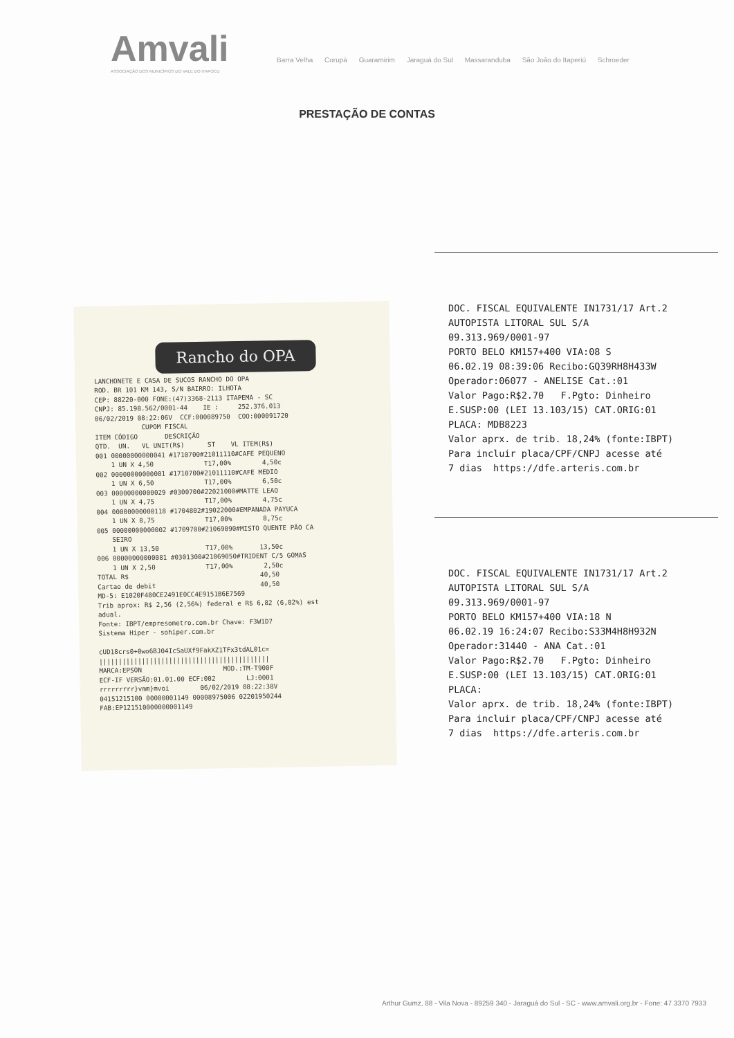Amvali
ASSOCIAÇÃO DOS MUNICÍPIOS DO VALE DO ITAPOCU
Barra Velha Corupá Guaramirim Jaraguá do Sul Massaranduba São João do Itaperiú Schroeder
PRESTAÇÃO DE CONTAS
Rancho do OPA
LANCHONETE E CASA DE SUCOS RANCHO DO OPA ROD. BR 101 KM 143, S/N BAIRRO: ILHOTA CEP: 88220-000 FONE:(47)3368-2113 ITAPEMA - SC CNPJ: 85.198.562/0001-44 IE : 252.376.013 06/02/2019 08:22:06V CCF:000089750 COO:000091720 CUPOM FISCAL ITEM CÓDIGO DESCRIÇÃO QTD. UN. VL UNIT(R$) ST VL ITEM(R$) 001 00000000000041 #1710700#21011110#CAFE PEQUENO 1 UN X 4,50 T17,00% 4,50c 002 00000000000001 #1710700#21011110#CAFE MEDIO 1 UN X 6,50 T17,00% 6,50c 003 00000000000029 #0300700#22021000#MATTE LEAO 1 UN X 4,75 T17,00% 4,75c 004 00000000000118 #1704802#19022000#EMPANADA PAYUCA 1 UN X 8,75 T17,00% 8,75c 005 00000000000002 #1709700#21069090#MISTO QUENTE PÃO CA SEIRO 1 UN X 13,50 T17,00% 13,50c 006 00000000000081 #0301300#21069050#TRIDENT C/5 GOMAS 1 UN X 2,50 T17,00% 2,50c TOTAL R$ 40,50 Cartao de debit 40,50 MD-5: E1020F480CE2491E0CC4E9151B6E7569 Trib aprox: R$ 2,56 (2,56%) federal e R$ 6,82 (6,82%) est adual. Fonte: IBPT/empresometro.com.br Chave: F3W1D7 Sistema Hiper - sohiper.com.br cUD18crs0+0wo6BJ04IcSaUXf9FakXZ1TFx3tdAL01c= |||||||||||||||||||||||||||||||||||||||||||| MARCA:EPSON MOD.:TM-T900F ECF-IF VERSÃO:01.01.00 ECF:002 LJ:0001 rrrrrrrrr}vmm}mvoi 06/02/2019 08:22:38V 04151215100 00000001149 00008975006 02201950244 FAB:EP121510000000001149
DOC. FISCAL EQUIVALENTE IN1731/17 Art.2 AUTOPISTA LITORAL SUL S/A 09.313.969/0001-97 PORTO BELO KM157+400 VIA:08 S 06.02.19 08:39:06 Recibo:GQ39RH8H433W Operador:06077 - ANELISE Cat.:01 Valor Pago:R$2.70 F.Pgto: Dinheiro E.SUSP:00 (LEI 13.103/15) CAT.ORIG:01 PLACA: MDB8223 Valor aprx. de trib. 18,24% (fonte:IBPT) Para incluir placa/CPF/CNPJ acesse até 7 dias https://dfe.arteris.com.br
DOC. FISCAL EQUIVALENTE IN1731/17 Art.2 AUTOPISTA LITORAL SUL S/A 09.313.969/0001-97 PORTO BELO KM157+400 VIA:18 N 06.02.19 16:24:07 Recibo:S33M4H8H932N Operador:31440 - ANA Cat.:01 Valor Pago:R$2.70 F.Pgto: Dinheiro E.SUSP:00 (LEI 13.103/15) CAT.ORIG:01 PLACA: Valor aprx. de trib. 18,24% (fonte:IBPT) Para incluir placa/CPF/CNPJ acesse até 7 dias https://dfe.arteris.com.br
Arthur Gumz, 88 - Vila Nova - 89259 340 - Jaraguá do Sul - SC - www.amvali.org.br - Fone: 47 3370 7933